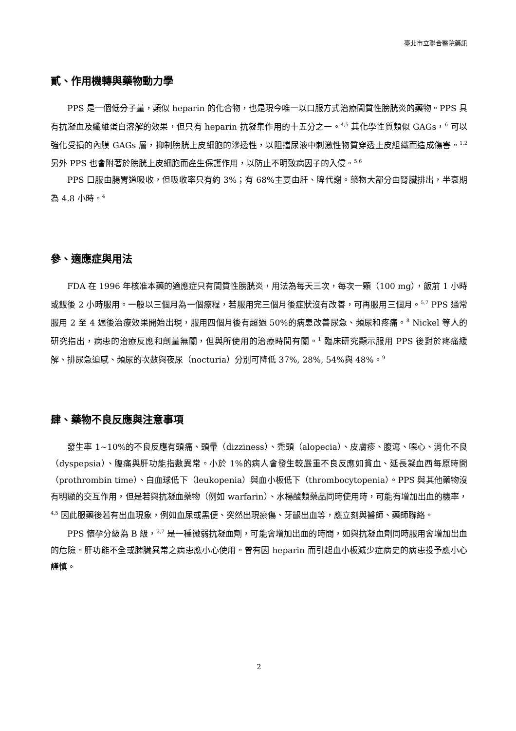臺北市立聯合醫院藥訊
貳、作用機轉與藥物動力學
PPS 是一個低分子量，類似 heparin 的化合物，也是現今唯一以口服方式治療間質性膀胱炎的藥物。PPS 具有抗凝血及纖維蛋白溶解的效果，但只有 heparin 抗凝集作用的十五分之一。<sup>4,5</sup> 其化學性質類似 GAGs，<sup>6</sup> 可以強化受損的內膜 GAGs 層，抑制膀胱上皮細胞的滲透性，以阻擋尿液中刺激性物質穿透上皮組織而造成傷害。<sup>1,2</sup> 另外 PPS 也會附著於膀胱上皮細胞而產生保護作用，以防止不明致病因子的入侵。<sup>5,6</sup>
PPS 口服由腸胃道吸收，但吸收率只有約 3%；有 68%主要由肝、脾代謝。藥物大部分由腎臟排出，半衰期為 4.8 小時。<sup>4</sup>
參、適應症與用法
FDA 在 1996 年核准本藥的適應症只有間質性膀胱炎，用法為每天三次，每次一顆（100 mg），飯前 1 小時或飯後 2 小時服用。一般以三個月為一個療程，若服用完三個月後症狀沒有改善，可再服用三個月。<sup>5,7</sup> PPS 通常服用 2 至 4 週後治療效果開始出現，服用四個月後有超過 50%的病患改善尿急、頻尿和疼痛。<sup>8</sup> Nickel 等人的研究指出，病患的治療反應和劑量無關，但與所使用的治療時間有關。<sup>1</sup> 臨床研究顯示服用 PPS 後對於疼痛緩解、排尿急迫感、頻尿的次數與夜尿（nocturia）分別可降低 37%, 28%, 54%與 48%。<sup>9</sup>
肆、藥物不良反應與注意事項
發生率 1~10%的不良反應有頭痛、頭暈（dizziness）、禿頭（alopecia）、皮膚疹、腹瀉、噁心、消化不良（dyspepsia）、腹痛與肝功能指數異常。小於 1%的病人會發生較嚴重不良反應如貧血、延長凝血西每原時間（prothrombin time）、白血球低下（leukopenia）與血小板低下（thrombocytopenia）。PPS 與其他藥物沒有明顯的交互作用，但是若與抗凝血藥物（例如 warfarin）、水楊酸類藥品同時使用時，可能有增加出血的機率，<sup>4,5</sup> 因此服藥後若有出血現象，例如血尿或黑便、突然出現瘀傷、牙齦出血等，應立刻與醫師、藥師聯絡。
PPS 懷孕分級為 B 級，<sup>3,7</sup> 是一種微弱抗凝血劑，可能會增加出血的時間，如與抗凝血劑同時服用會增加出血的危險。肝功能不全或脾臟異常之病患應小心使用。曾有因 heparin 而引起血小板減少症病史的病患投予應小心謹慎。
2